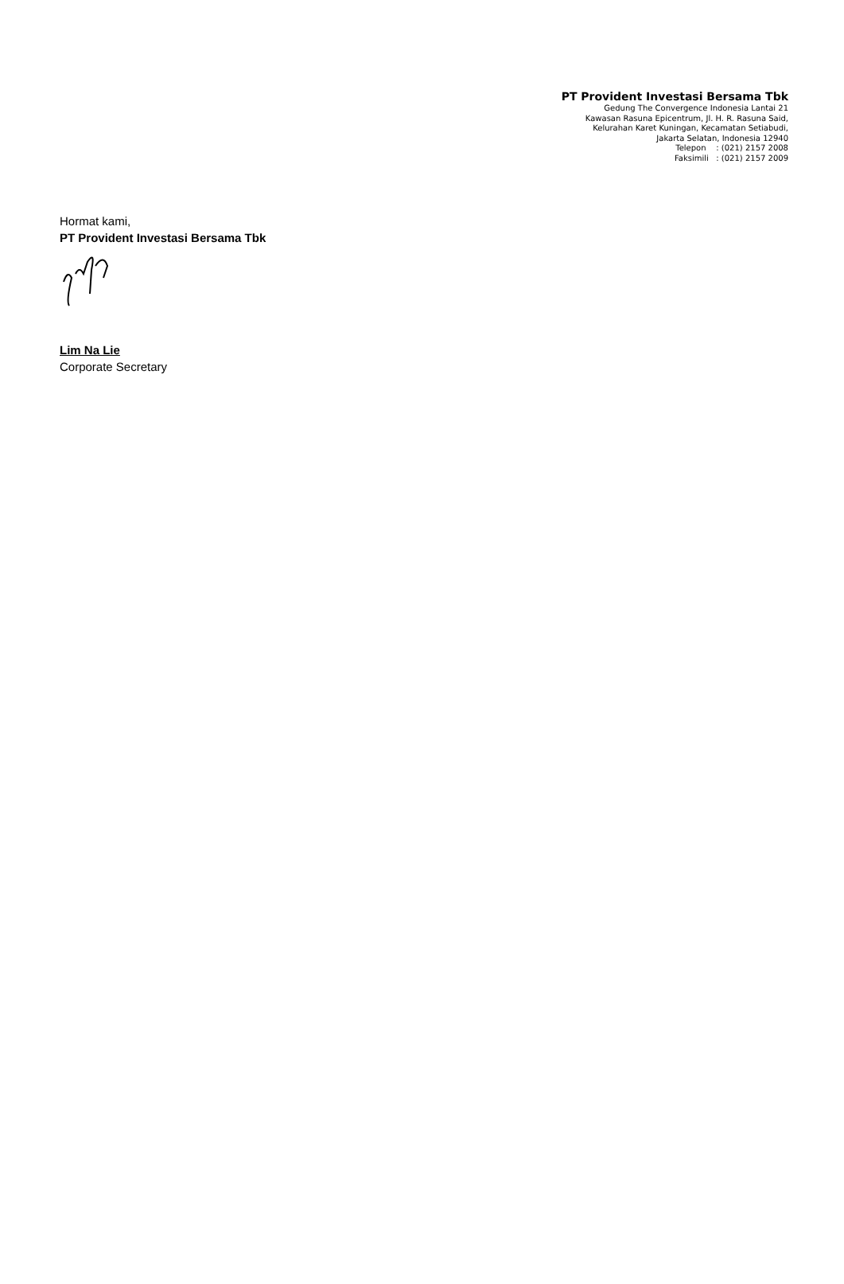PT Provident Investasi Bersama Tbk
Gedung The Convergence Indonesia Lantai 21
Kawasan Rasuna Epicentrum, Jl. H. R. Rasuna Said,
Kelurahan Karet Kuningan, Kecamatan Setiabudi,
Jakarta Selatan, Indonesia 12940
Telepon : (021) 2157 2008
Faksimili : (021) 2157 2009
Hormat kami,
PT Provident Investasi Bersama Tbk
Lim Na Lie
Corporate Secretary